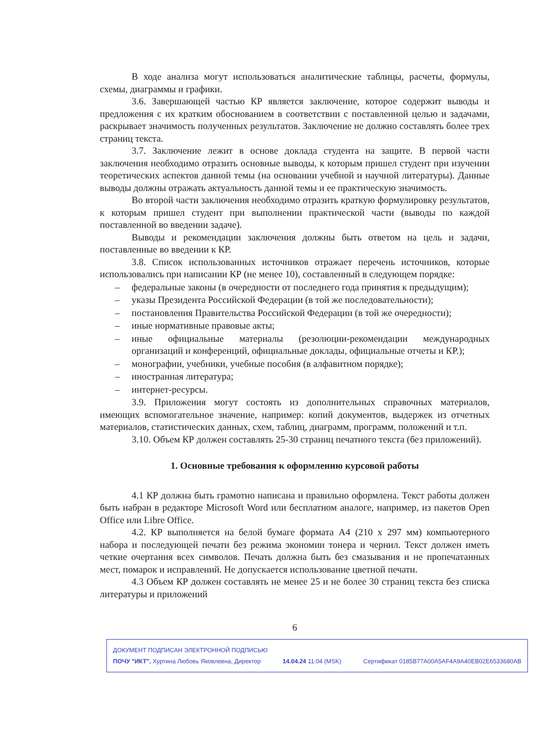В ходе анализа могут использоваться аналитические таблицы, расчеты, формулы, схемы, диаграммы и графики.
3.6. Завершающей частью КР является заключение, которое содержит выводы и предложения с их кратким обоснованием в соответствии с поставленной целью и задачами, раскрывает значимость полученных результатов. Заключение не должно составлять более трех страниц текста.
3.7. Заключение лежит в основе доклада студента на защите. В первой части заключения необходимо отразить основные выводы, к которым пришел студент при изучении теоретических аспектов данной темы (на основании учебной и научной литературы). Данные выводы должны отражать актуальность данной темы и ее практическую значимость.
Во второй части заключения необходимо отразить краткую формулировку результатов, к которым пришел студент при выполнении практической части (выводы по каждой поставленной во введении задаче).
Выводы и рекомендации заключения должны быть ответом на цель и задачи, поставленные во введении к КР.
3.8. Список использованных источников отражает перечень источников, которые использовались при написании КР (не менее 10), составленный в следующем порядке:
– федеральные законы (в очередности от последнего года принятия к предыдущим);
– указы Президента Российской Федерации (в той же последовательности);
– постановления Правительства Российской Федерации (в той же очередности);
– иные нормативные правовые акты;
– иные официальные материалы (резолюции-рекомендации международных организаций и конференций, официальные доклады, официальные отчеты и КР.);
– монографии, учебники, учебные пособия (в алфавитном порядке);
– иностранная литература;
– интернет-ресурсы.
3.9. Приложения могут состоять из дополнительных справочных материалов, имеющих вспомогательное значение, например: копий документов, выдержек из отчетных материалов, статистических данных, схем, таблиц, диаграмм, программ, положений и т.п.
3.10. Объем КР должен составлять 25-30 страниц печатного текста (без приложений).
1. Основные требования к оформлению курсовой работы
4.1 КР должна быть грамотно написана и правильно оформлена. Текст работы должен быть набран в редакторе Microsoft Word или бесплатном аналоге, например, из пакетов Open Office или Libre Office.
4.2. КР выполняется на белой бумаге формата А4 (210 х 297 мм) компьютерного набора и последующей печати без режима экономии тонера и чернил. Текст должен иметь четкие очертания всех символов. Печать должна быть без смазывания и не пропечатанных мест, помарок и исправлений. Не допускается использование цветной печати.
4.3 Объем КР должен составлять не менее 25 и не более 30 страниц текста без списка литературы и приложений
6
ДОКУМЕНТ ПОДПИСАН ЭЛЕКТРОННОЙ ПОДПИСЬЮ
ПОЧУ "ИКТ", Хуртина Любовь Яковлевна, Директор 14.04.24 11:04 (MSK) Сертификат 0185B77A00A5AF4A9A40EB02E6533680AB